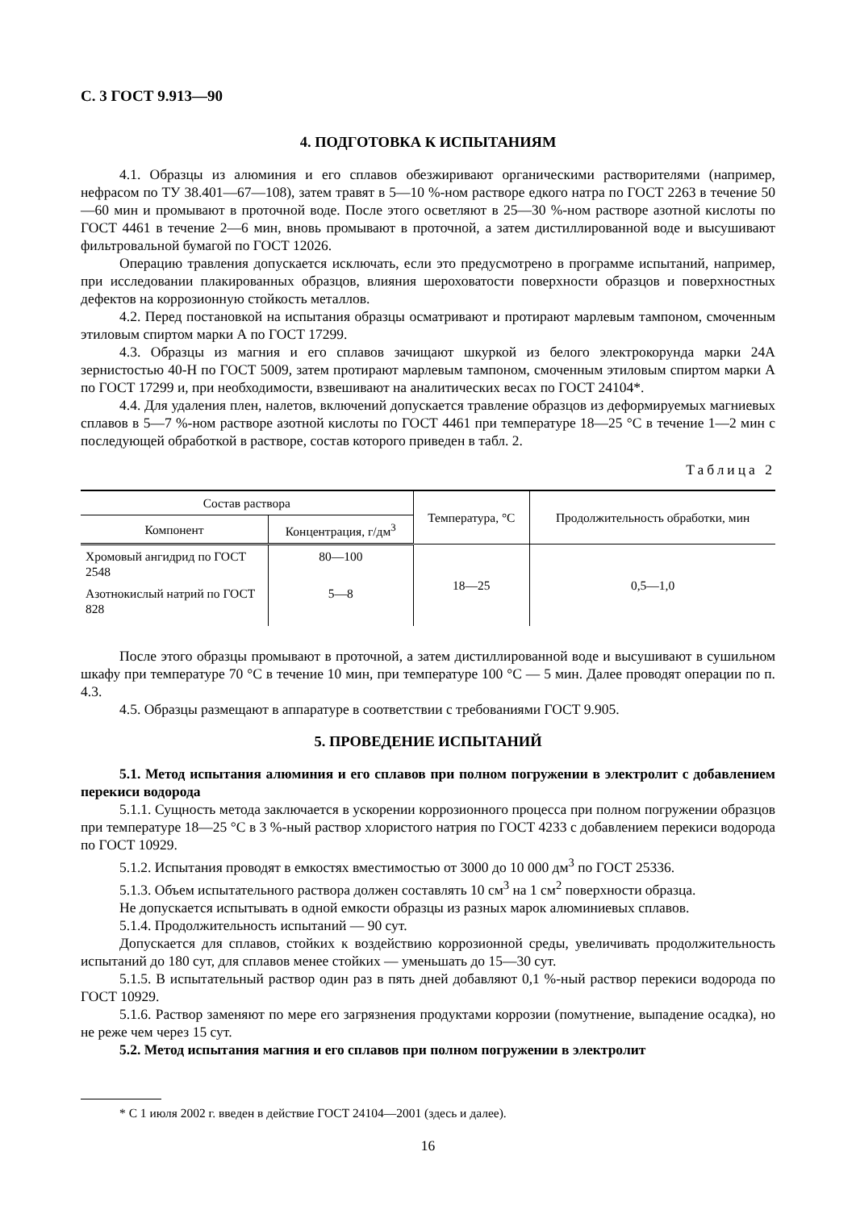С. 3 ГОСТ 9.913—90
4. ПОДГОТОВКА К ИСПЫТАНИЯМ
4.1. Образцы из алюминия и его сплавов обезжиривают органическими растворителями (например, нефрасом по ТУ 38.401—67—108), затем травят в 5—10 %-ном растворе едкого натра по ГОСТ 2263 в течение 50—60 мин и промывают в проточной воде. После этого осветляют в 25—30 %-ном растворе азотной кислоты по ГОСТ 4461 в течение 2—6 мин, вновь промывают в проточной, а затем дистиллированной воде и высушивают фильтровальной бумагой по ГОСТ 12026.
Операцию травления допускается исключать, если это предусмотрено в программе испытаний, например, при исследовании плакированных образцов, влияния шероховатости поверхности образцов и поверхностных дефектов на коррозионную стойкость металлов.
4.2. Перед постановкой на испытания образцы осматривают и протирают марлевым тампоном, смоченным этиловым спиртом марки А по ГОСТ 17299.
4.3. Образцы из магния и его сплавов зачищают шкуркой из белого электрокорунда марки 24А зернистостью 40-Н по ГОСТ 5009, затем протирают марлевым тампоном, смоченным этиловым спиртом марки А по ГОСТ 17299 и, при необходимости, взвешивают на аналитических весах по ГОСТ 24104*.
4.4. Для удаления плен, налетов, включений допускается травление образцов из деформируемых магниевых сплавов в 5—7 %-ном растворе азотной кислоты по ГОСТ 4461 при температуре 18—25 °С в течение 1—2 мин с последующей обработкой в растворе, состав которого приведен в табл. 2.
Таблица 2
| Состав раствора | | Температура, °С | Продолжительность обработки, мин |
| --- | --- | --- | --- |
| Компонент | Концентрация, г/дм<sup>3</sup> | | |
| Хромовый ангидрид по ГОСТ 2548 | 80—100 | 18—25 | 0,5—1,0 |
| Азотнокислый натрий по ГОСТ 828 | 5—8 | | |
После этого образцы промывают в проточной, а затем дистиллированной воде и высушивают в сушильном шкафу при температуре 70 °С в течение 10 мин, при температуре 100 °С — 5 мин. Далее проводят операции по п. 4.3.
4.5. Образцы размещают в аппаратуре в соответствии с требованиями ГОСТ 9.905.
5. ПРОВЕДЕНИЕ ИСПЫТАНИЙ
5.1. Метод испытания алюминия и его сплавов при полном погружении в электролит с добавлением перекиси водорода
5.1.1. Сущность метода заключается в ускорении коррозионного процесса при полном погружении образцов при температуре 18—25 °С в 3 %-ный раствор хлористого натрия по ГОСТ 4233 с добавлением перекиси водорода по ГОСТ 10929.
5.1.2. Испытания проводят в емкостях вместимостью от 3000 до 10 000 дм<sup>3</sup> по ГОСТ 25336.
5.1.3. Объем испытательного раствора должен составлять 10 см<sup>3</sup> на 1 см<sup>2</sup> поверхности образца.
Не допускается испытывать в одной емкости образцы из разных марок алюминиевых сплавов.
5.1.4. Продолжительность испытаний — 90 сут.
Допускается для сплавов, стойких к воздействию коррозионной среды, увеличивать продолжительность испытаний до 180 сут, для сплавов менее стойких — уменьшать до 15—30 сут.
5.1.5. В испытательный раствор один раз в пять дней добавляют 0,1 %-ный раствор перекиси водорода по ГОСТ 10929.
5.1.6. Раствор заменяют по мере его загрязнения продуктами коррозии (помутнение, выпадение осадка), но не реже чем через 15 сут.
5.2. Метод испытания магния и его сплавов при полном погружении в электролит
* С 1 июля 2002 г. введен в действие ГОСТ 24104—2001 (здесь и далее).
16